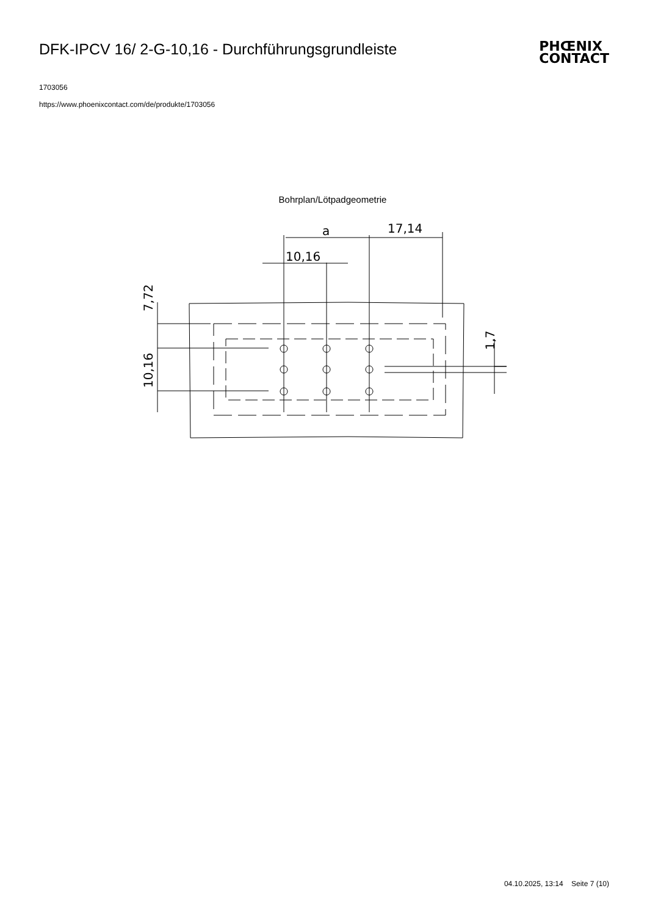DFK-IPCV 16/ 2-G-10,16 - Durchführungsgrundleiste
PHŒNIX
CONTACT
1703056
https://www.phoenixcontact.com/de/produkte/1703056
Bohrplan/Lötpadgeometrie
a
17,14
10,16
7,72
10,16
1,7
04.10.2025, 13:14 Seite 7 (10)